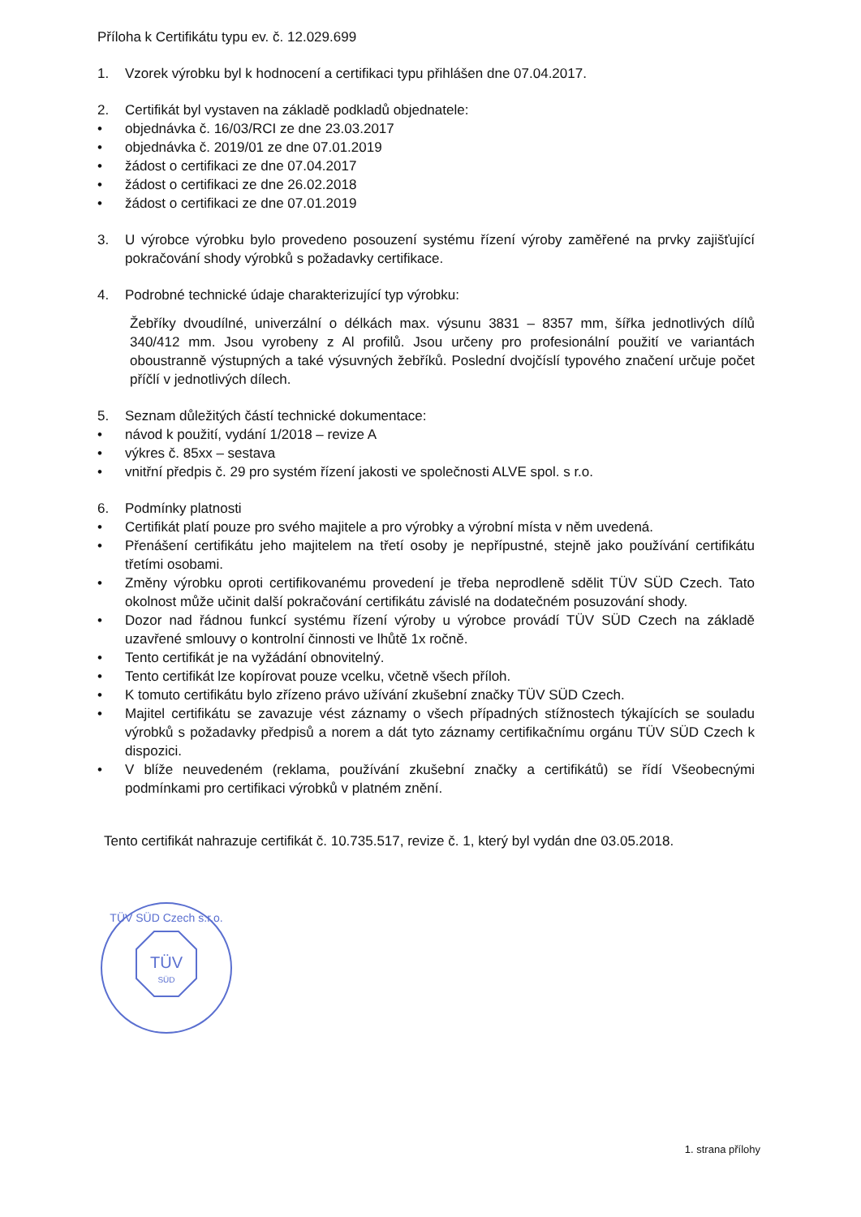Příloha k Certifikátu typu ev. č. 12.029.699
1. Vzorek výrobku byl k hodnocení a certifikaci typu přihlášen dne 07.04.2017.
2. Certifikát byl vystaven na základě podkladů objednatele:
• objednávka č. 16/03/RCI ze dne 23.03.2017
• objednávka č. 2019/01 ze dne 07.01.2019
• žádost o certifikaci ze dne 07.04.2017
• žádost o certifikaci ze dne 26.02.2018
• žádost o certifikaci ze dne 07.01.2019
3. U výrobce výrobku bylo provedeno posouzení systému řízení výroby zaměřené na prvky zajišťující pokračování shody výrobků s požadavky certifikace.
4. Podrobné technické údaje charakterizující typ výrobku:
Žebříky dvoudílné, univerzální o délkách max. výsunu 3831 – 8357 mm, šířka jednotlivých dílů 340/412 mm. Jsou vyrobeny z Al profilů. Jsou určeny pro profesionální použití ve variantách oboustranně výstupných a také výsuvných žebříků. Poslední dvojčíslí typového značení určuje počet příčlí v jednotlivých dílech.
5. Seznam důležitých částí technické dokumentace:
• návod k použití, vydání 1/2018 – revize A
• výkres č. 85xx – sestava
• vnitřní předpis č. 29 pro systém řízení jakosti ve společnosti ALVE spol. s r.o.
6. Podmínky platnosti
• Certifikát platí pouze pro svého majitele a pro výrobky a výrobní místa v něm uvedená.
• Přenášení certifikátu jeho majitelem na třetí osoby je nepřípustné, stejně jako používání certifikátu třetími osobami.
• Změny výrobku oproti certifikovanému provedení je třeba neprodleně sdělit TÜV SÜD Czech. Tato okolnost může učinit další pokračování certifikátu závislé na dodatečném posuzování shody.
• Dozor nad řádnou funkcí systému řízení výroby u výrobce provádí TÜV SÜD Czech na základě uzavřené smlouvy o kontrolní činnosti ve lhůtě 1x ročně.
• Tento certifikát je na vyžádání obnovitelný.
• Tento certifikát lze kopírovat pouze vcelku, včetně všech příloh.
• K tomuto certifikátu bylo zřízeno právo užívání zkušební značky TÜV SÜD Czech.
• Majitel certifikátu se zavazuje vést záznamy o všech případných stížnostech týkajících se souladu výrobků s požadavky předpisů a norem a dát tyto záznamy certifikačnímu orgánu TÜV SÜD Czech k dispozici.
• V blíže neuvedeném (reklama, používání zkušební značky a certifikátů) se řídí Všeobecnými podmínkami pro certifikaci výrobků v platném znění.
Tento certifikát nahrazuje certifikát č. 10.735.517, revize č. 1, který byl vydán dne 03.05.2018.
TÜV
SÜD
TÜV SÜD Czech s.r.o.
1. strana přílohy